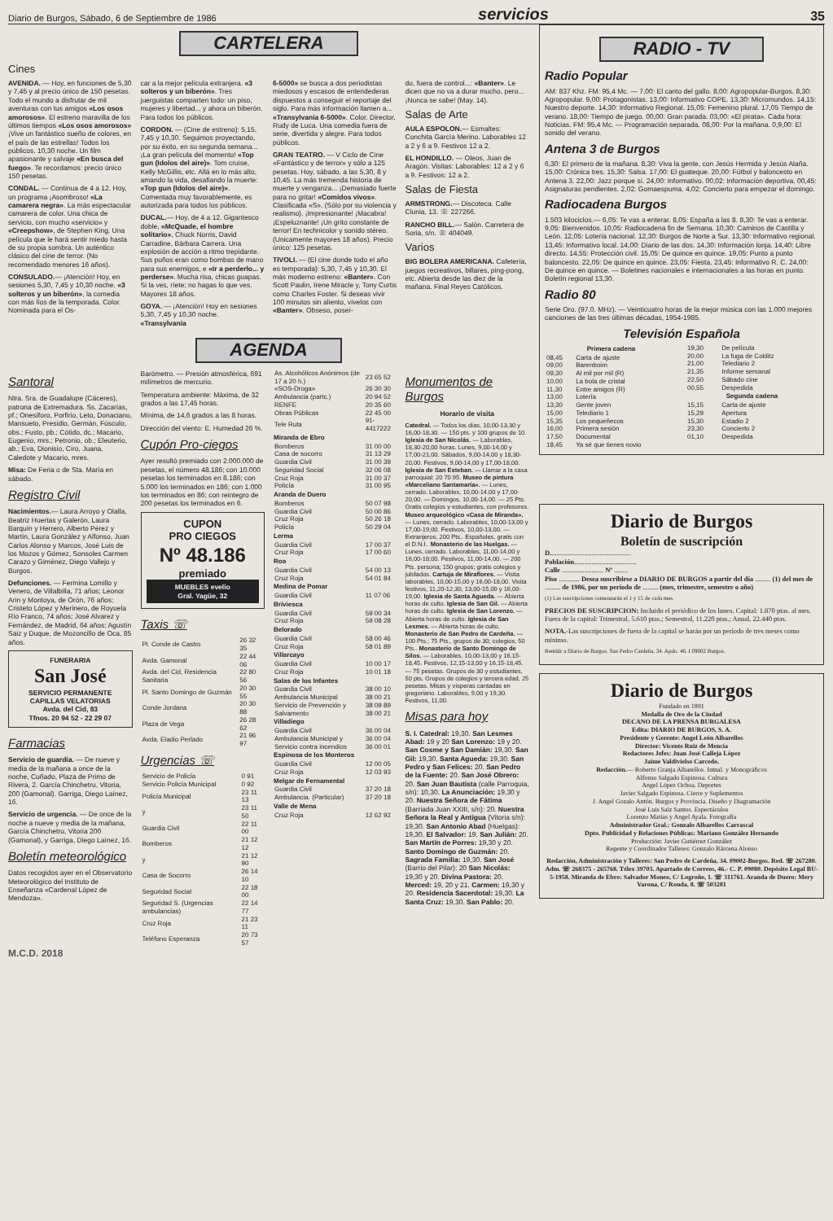Diario de Burgos, Sábado, 6 de Septiembre de 1986 servicios 35
CARTELERA
Cines
AVENIDA. — Hoy, en funciones de 5,30 y 7,45 y al precio único de 150 pesetas. Todo el mundo a disfrutar de mil aventuras con tus amigos «Los osos amorosos». El estreno maravilla de los últimos tiempos «Los osos amorosos» ¡Vive un fantástico sueño de colores, en el país de las estrellas! Todos los públicos. 10,30 noche. Un film apasionante y salvaje «En busca del fuego». Te recordamos: precio único 150 pesetas.
CONDAL. — Continua de 4 a 12. Hoy, un programa ¡Asombroso! «La camarera negra». La más espectacular camarera de color. Una chica de servicio, con mucho «servicio» y «Creepshow», de Stephen King. Una película que le hará sentir miedo hasta de su propia sombra. Un auténtico clásico del cine de terror. (No recomendado menores 16 años).
CONSULADO.— ¡Atención! Hoy, en sesiones 5,30, 7,45 y 10,30 noche. «3 solteros y un biberón», la comedia con más líos de la temporada. Color. Nominada para el Os-
car a la mejor película extranjera. «3 solteros y un biberón». Tres juerguistas comparten todo: un piso, mujeres y libertad... y ahora un biberón. Para todos los públicos.
CORDON. — (Cine de estreno): 5,15, 7,45 y 10,30. Seguimos proyectando, por su éxito, en su segunda semana... ¡La gran película del momento! «Top gun (Idolos del aire)». Tom cruise, Kelly McGillis, etc. Allá en lo más alto, amando la vida, desafiando la muerte: «Top gun (Idolos del aire)». Comentada muy favorablemente, es autorizada para todos los públicos.
DUCAL.— Hoy, de 4 a 12. Gigantesco doble, «McQuade, el hombre solitario», Chuck Norris, David Carradine, Bárbara Carrera. Una explosión de acción a ritmo trepidante. Sus puños eran como bombas de mano para sus enemigos, e «Ir a perderlo... y perderse». Mucha risa, chicas guapas. Si la ves, ríete; no hagas lo que ves. Mayores 18 años.
GOYA. — ¡Atención! Hoy en sesiones 5,30, 7,45 y 10,30 noche. «Transylvania
6-5000» se busca a dos periodistas miedosos y escasos de entendederas dispuestos a conseguir el reportaje del siglo. Para más información llamen a... «Transylvania 6-5000». Color. Director, Rudy de Luca. Una comedia fuera de serie, divertida y alegre. Para todos públicos.
GRAN TEATRO. — V Ciclo de Cine «Fantástico y de terror» y sólo a 125 pesetas. Hoy, sábado, a las 5,30, 8 y 10,45. La más tremenda historia de muerte y venganza... ¡Demasiado fuerte para no gritar! «Comidos vivos». Clasificada «S». (Sólo por su violencia y realismo). ¡Impresionante! ¡Macabra! ¡Espeluznante! ¡Un grito constante de terror! En technicolor y sonido stéreo. (Unicamente mayores 18 años). Precio único: 125 pesetas.
TIVOLI. — (El cine donde todo el año es temporada): 5,30, 7,45 y 10,30. El más moderno estreno: «Banter». Con Scott Paulin, Irene Miracle y, Tony Curtis como Charles Foster. Si deseas vivir 100 minutos sin aliento, vívelos con «Banter». Obseso, poseí-
do, fuera de control...: «Banter». Le dicen que no va a durar mucho, pero... ¡Nunca se sabe! (May. 14).
Salas de Arte
AULA ESPOLON.— Esmaltes: Conchita García Merino. Laborables 12 a 2 y 6 a 9. Festivos 12 a 2.
EL HONDILLO. — Oleos, Juan de Aragón. Visitas: Laborables: 12 a 2 y 6 a 9. Festivos: 12 a 2.
Salas de Fiesta
ARMSTRONG.— Discoteca. Calle Clunia, 13. ☏ 227266.
RANCHO BILL.— Salón. Carretera de Soria, s/n. ☏ 404049.
Varios
BIG BOLERA AMERICANA. Cafetería, juegos recreativos, billares, ping-pong, etc. Abierta desde las diez de la mañana. Final Reyes Católicos.
AGENDA
Santoral
Ntra. Sra. de Guadalupe (Cáceres), patrona de Extremadura. Ss. Zacarías, pf.; Onesíforo, Porfirio, Leto, Donaciano, Mansueto, Presidio, Germán, Fúsculo, obs.; Fusto, pb.; Cótido, dc.; Macario, Eugenio, mrs.; Petronio, ob.; Eleuterio, ab.; Eva, Dionisio, Ciro, Juana, Caledote y Macario, mres.
Misa: De Feria o de Sta. María en sábado.
Registro Civil
Nacimientos.— Laura Arroyo y Olalla, Beatriz Huertas y Galerón, Laura Barquín y Herrero, Alberto Pérez y Martín, Laura González y Alfonso, Juan Carlos Alonso y Marcos, José Luis de los Mozos y Gómez, Sonsoles Carmen Carazo y Giménez, Diego Vallejo y Burgos.
Defunciones. — Fermina Lomillo y Venero, de Villalbilla, 71 años; Leonor Arin y Montoya, de Orón, 76 años; Cristeto López y Merinero, de Royuela Río Franco, 74 años; José Alvarez y Fernández, de Madrid, 64 años; Agustín Saiz y Duque, de Mozoncillo de Oca, 85 años.
FUNERARIA
San José
SERVICIO PERMANENTE
CAPILLAS VELATORIAS
Avda. del Cid, 83
Tfnos. 20 94 52 - 22 29 07
Farmacias
Servicio de guardia. — De nueve y media de la mañana a once de la noche, Cuñado, Plaza de Primo de Rivera, 2. García Chinchetru, Vitoria, 200 (Gamonal). Garriga, Diego Laínez, 16.
Servicio de urgencia. — De once de la noche a nueve y media de la mañana, García Chinchetru, Vitoria 200 (Gamonal), y Garriga, Diego Laínez, 16.
Boletín meteorológico
Datos recogidos ayer en el Observatorio Meteorológico del Instituto de Enseñanza «Cardenal López de Mendoza».
Barómetro. — Presión atmosférica, 691 milímetros de mercurio.
Temperatura ambiente: Máxima, de 32 grados a las 17,45 horas.
Mínima, de 14,6 grados a las 8 horas.
Dirección del viento: E. Humedad 26 %.
Cupón Pro-ciegos
Ayer resultó premiado con 2.000.000 de pesetas, el número 48.186; con 10.000 pesetas los terminados en 8.186; con 5.000 los terminados en 186; con 1.000 los terminados en 86; con reintegro de 200 pesetas los terminados en 6.
CUPON
PRO CIEGOS
Nº 48.186
premiado
MUEBLES evelio
Gral. Yagüe, 32
Taxis ☏
| Pl. Conde de Castro | 26 32 35 |
| Avda. Gamonal | 22 44 06 |
| Avda. del Cid, Residencia Sanitaria | 22 80 56 |
| Pl. Santo Domingo de Guzmán | 20 30 55 |
| Conde Jordana | 20 30 88 |
| Plaza de Vega | 26 28 62 |
| Avda. Eladio Perlado | 21 96 97 |
Urgencias ☏
| Servicio de Policía | 0 91 |
| Servicio Policía Municipal | 0 92 |
| Policía Municipal | 23 11 13 |
| y | 23 11 50 |
| Guardia Civil | 22 11 00 |
| Bomberos | 21 12 12 |
| y | 21 12 90 |
| Casa de Socorro | 26 14 10 |
| Seguridad Social | 22 18 00 |
| Seguridad S. (Urgencias ambulancias) | 22 14 77 |
| Cruz Roja | 21 23 11 |
| Teléfono Esperanza | 20 73 57 |
| As. Alcohólicos Anónimos (de 17 a 20 h.) | 23 65 52 |
| «SOS-Droga» | 26 30 30 |
| Ambulancia (partc.) | 20 94 52 |
| RENFE | 20 35 60 |
| Obras Públicas | 22 45 00 |
| Tele Ruta | 91-4417222 |
| Miranda de Ebro | |
| Bomberos | 31 00 00 |
| Casa de socorro | 31 13 29 |
| Guardia Civil | 31 00 39 |
| Seguridad Social | 32 06 08 |
| Cruz Roja | 31 00 37 |
| Policía | 31 00 95 |
| Aranda de Duero | |
| Bomberos | 50 07 98 |
| Guardia Civil | 50 00 86 |
| Cruz Roja | 50 26 18 |
| Policía | 50 29 04 |
| Lerma | |
| Guardia Civil | 17 00 37 |
| Cruz Roja | 17 00 60 |
| Roa | |
| Guardia Civil | 54 00 13 |
| Cruz Roja | 54 01 84 |
| Medina de Pomar | |
| Guardia Civil | 11 07 06 |
| Briviesca | |
| Guardia Civil | 59 00 34 |
| Cruz Roja | 59 08 28 |
| Belorado | |
| Guardia Civil | 58 00 46 |
| Cruz Roja | 58 01 89 |
| Villarcayo | |
| Guardia Civil | 10 00 17 |
| Cruz Roja | 10 01 18 |
| Salas de los Infantes | |
| Guardia Civil | 38 00 10 |
| Ambulancia Municipal | 38 00 21 |
| Servicio de Prevención y Salvamento | 38 09 89 38 00 21 |
| Villadiego | |
| Guardia Civil | 36 00 04 |
| Ambulancia Municipal y Servicio contra incendios | 36 00 04 36 00 01 |
| Espinosa de los Monteros | |
| Guardia Civil | 12 00 05 |
| Cruz Roja | 12 03 93 |
| Melgar de Fernamental | |
| Guardia Civil | 37 20 18 |
| Ambulancia. (Particular) | 37 20 18 |
| Valle de Mena | |
| Cruz Roja | 12 62 92 |
Monumentos de Burgos
Horario de visita
Catedral. — Todos los días, 10,00-13,30 y 16,00-18,30. — 150 pts. y 100 grupos de 10. Iglesia de San Nicolás. — Laborables, 18,30-20,00 horas. Lunes, 9,00-14,00 y 17,00-21,00. Sábados, 9,00-14,00 y 18,30-20,00. Festivos, 9,00-14,00 y 17,00-18,00. Iglesia de San Esteban. — Llamar a la casa parroquial: 20 70 95. Museo de pintura «Marceliano Santamaría». — Lunes, cerrado. Laborables, 10,00-14,00 y 17,00-20,00. — Domingos, 10,00-14,00. — 25 Pts. Gratis colegios y estudiantes, con profesores. Museo arqueológico «Casa de Miranda». — Lunes, cerrado. Laborables, 10,00-13,00 y 17,00-19,00. Festivos, 10,00-13,00. — Extranjeros, 200 Pts.. Españoles, gratis con el D.N.I.. Monasterio de las Huelgas. — Lunes, cerrado. Laborables, 11,00-14,00 y 16,00-18,00. Festivos, 11,00-14,00. — 200 Pts. persona; 150 grupos; gratis colegios y jubilados. Cartuja de Miraflores. — Visita laborables, 10,00-15,00 y 16,00-18,00. Visita festivos, 11,20-12,30, 13,00-15,00 y 16,00-19,00. Iglesia de Santa Agueda. — Abierta horas de culto. Iglesia de San Gil. — Abierta horas de culto. Iglesia de San Lorenzo. — Abierta horas de culto. Iglesia de San Lesmes. — Abierta horas de culto. Monasterio de San Pedro de Cardeña. — 100 Pts.; 75 Pts., grupos de 30; colegios, 50 Pts.. Monasterio de Santo Domingo de Silos. — Laborables, 10,00-13,00 y 16,15-18,45. Festivos, 12,15-13,00 y 16,15-18,45. — 75 pesetas. Grupos de 30 y estudiantes, 50 pts. Grupos de colegios y tercera edad, 25 pesetas. Misas y vísperas cantadas en gregoriano. Laborables, 9,00 y 19,30. Festivos, 11,00.
Misas para hoy
S. I. Catedral: 19,30. San Lesmes Abad: 19 y 20 San Lorenzo: 19 y 20. San Cosme y San Damián: 19,30. San Gil: 19,30. Santa Agueda: 19,30. San Pedro y San Felices: 20. San Pedro de la Fuente: 20. San José Obrero: 20. San Juan Bautista (calle Parroquia, s/n): 10,30. La Anunciación: 19,30 y 20. Nuestra Señora de Fátima (Barriada Juan XXIII, s/n): 20. Nuestra Señora la Real y Antigua (Vitoria s/n): 19,30. San Antonio Abad (Huelgas): 19,30. El Salvador: 19. San Julián: 20. San Martín de Porres: 19,30 y 20. Santo Domingo de Guzmán: 20. Sagrada Familia: 19,30. San José (Barrio del Pilar): 20 San Nicolás: 19,30 y 20. Divina Pastora: 20. Merced: 19, 20 y 21. Carmen: 19,30 y 20. Residencia Sacerdotal: 19,30. La Santa Cruz: 19,30. San Pablo: 20.
RADIO - TV
Radio Popular
AM: 837 Khz. FM: 95,4 Mc. — 7,00: El canto del gallo. 8,00: Agropopular-Burgos. 8,30: Agropopular. 9,00: Protagonistas. 13,00: Informativo COPE. 13,30: Micromundos. 14,15: Nuestro deporte. 14,30: Informativo Regional. 15,05: Femenino plural. 17,05 Tiempo de verano. 18,00: Tiempo de juego. 00,00: Gran parada. 03,00: «El pirata». Cada hora: Noticias. FM: 95,4 Mc. — Programación separada. 08,00: Por la mañana. 0,9,00: El sonido del verano.
Antena 3 de Burgos
6,30: El primero de la mañana. 8,30: Viva la gente, con Jesús Hermida y Jesús Alaña. 15,00: Crónica tres. 15,30: Salsa. 17,00: El guateque. 20,00: Fútbol y baloncesto en Antena 3. 22,00: Jazz porque sí. 24,00: Informativo. 00,02: Información deportiva. 00,45: Asignaturas pendientes. 2,02: Gomaespuma. 4,02: Concierto para empezar el domingo.
Radiocadena Burgos
1.503 kilociclos.— 6,05: Te vas a enterar. 8,05: España a las 8. 8,30: Te vas a enterar. 9,05: Bienvenidos. 10,05: Radiocadena fin de Semana. 10,30: Caminos de Castilla y León. 12,05: Lotería nacional. 12,30: Burgos de Norte a Sur. 13,30: Informativo regional. 13,45: Informativo local. 14,00: Diario de las dos. 14,30: Información lonja. 14,40: Libre directo. 14,55: Protección civil. 15,05: De quince en quince. 19,05: Punto a punto baloncesto. 22,05: De quince en quince. 23,05: Fiesta. 23,45: Informativo R. C. 24,00: De quince en quince. — Boletines nacionales e internacionales a las horas en punto. Boletín regional 13,30.
Radio 80
Serie Oro. (97.0. MHz). — Veinticuatro horas de la mejor música con las 1.000 mejores canciones de las tres últimas décadas, 1954-1985.
Televisión Española
| Primera cadena | |
| --- | --- |
| 08,45 | Carta de ajuste |
| 09,00 | Barenboim |
| 09,30 | Al mil por mil (R) |
| 10,00 | La bola de cristal |
| 11,30 | Entre amigos (R) |
| 13,00 | Lotería |
| 13,30 | Gente joven |
| 15,00 | Telediario 1 |
| 15,35 | Los pequeñecos |
| 16,00 | Primera sesión |
| 17,50 | Documental |
| 18,45 | Ya sé que tienes novio |
| 19,30 | De película |
| 20,00 | La fuga de Colditz |
| 21,00 | Telediario 2 |
| 21,35 | Informe semanal |
| 22,50 | Sábado cine |
| 00,55 | Despedida |
| Segunda cadena | |
| 15,15 | Carta de ajuste |
| 15,29 | Apertura |
| 15,30 | Estadio 2 |
| 23,30 | Concierto 2 |
| 01,10 | Despedida |
Diario de Burgos
Boletín de suscripción
D...............................................
Población....................................
Calle ........................ Nº ........
Piso ............ Desea suscribirse a DIARIO DE BURGOS a partir del día ......... (1) del mes de ......... de 1986, por un período de ......... (mes, trimestre, semestre o año)
(1) Las suscripciones comenzarán el 1 y 15 de cada mes.
PRECIOS DE SUSCRIPCION: Incluido el periódico de los lunes. Capital: 1.870 ptas. al mes. Fuera de la capital: Trimestral, 5.610 ptas.; Semestral, 11.220 ptas.; Anual, 22.440 ptas.
NOTA.-Las suscripciones de fuera de la capital se harán por un período de tres meses como mínimo.
Remitir a Diario de Burgos. San Pedro Cardeña, 34. Apdo. 46. I 09002 Burgos.
Diario de Burgos
Fundado en 1891
Medalla de Oro de la Ciudad
DECANO DE LA PRENSA BURGALESA
Edita: DIARIO DE BURGOS, S. A.
Presidente y Gerente: Angel León Albarellos
Director: Vicente Ruiz de Mencía
Redactores Jefes: Juan José Calleja López
Jaime Valdivielso Carcedo.
Redacción.— Roberto Granja Albarellos. Intnal. y Monográficos
Alfonso Salgado Espinosa. Cultura
Angel López Ochoa. Deportes
Javier Salgado Espinosa. Cierre y Suplementos
J. Angel Gozalo Antón. Burgos y Provincia. Diseño y Diagramación
José Luis Saiz Santos. Espectáculos
Lorenzo Matías y Angel Ayala. Fotografía
Administrador Gral.: Gonzalo Albarellos Carrascal
Dpto. Publicidad y Relaciones Públicas: Mariano González Hernando
Producción: Javier Gutiérrez González
Regente y Coordinador Talleres: Gonzalo Bárcena Alonso
Redacción, Administración y Talleres: San Pedro de Cardeña, 34. 09002-Burgos. Red. ☏ 267280. Adm. ☏ 268375 - 265768. Télex 39703. Apartado de Correos, 46.- C. P. 09080. Depósito Legal BU-5-1958. Miranda de Ebro: Salvador Moneo, C/ Logroño, 1. ☏ 311761. Aranda de Duero: Mery Varona, C/ Ronda, 8. ☏ 503281
M.C.D. 2018